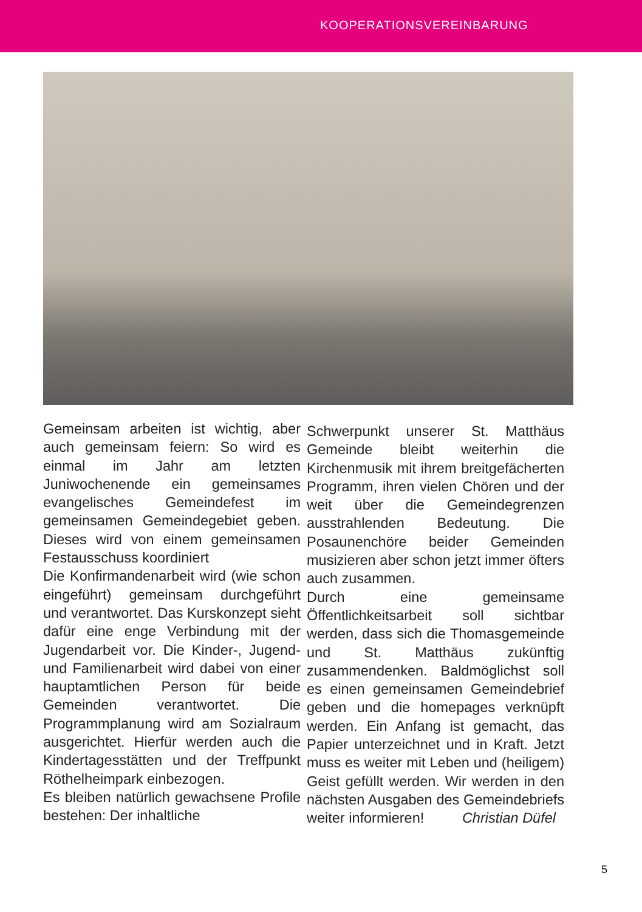KOOPERATIONSVEREINBARUNG
Gemeinsam arbeiten ist wichtig, aber auch gemeinsam feiern: So wird es einmal im Jahr am letzten Juniwochenende ein gemeinsames evangelisches Gemeindefest im gemeinsamen Gemeindegebiet geben. Dieses wird von einem gemeinsamen Festausschuss koordiniert
Die Konfirmandenarbeit wird (wie schon eingeführt) gemeinsam durchgeführt und verantwortet. Das Kurskonzept sieht dafür eine enge Verbindung mit der Jugendarbeit vor. Die Kinder-, Jugend- und Familienarbeit wird dabei von einer hauptamtlichen Person für beide Gemeinden verantwortet. Die Programmplanung wird am Sozialraum ausgerichtet. Hierfür werden auch die Kindertagesstätten und der Treffpunkt Röthelheimpark einbezogen.
Es bleiben natürlich gewachsene Profile bestehen: Der inhaltliche
Schwerpunkt unserer St. Matthäus Gemeinde bleibt weiterhin die Kirchenmusik mit ihrem breitgefächerten Programm, ihren vielen Chören und der weit über die Gemeindegrenzen ausstrahlenden Bedeutung. Die Posaunenchöre beider Gemeinden musizieren aber schon jetzt immer öfters auch zusammen.
Durch eine gemeinsame Öffentlichkeitsarbeit soll sichtbar werden, dass sich die Thomasgemeinde und St. Matthäus zukünftig zusammendenken. Baldmöglichst soll es einen gemeinsamen Gemeindebrief geben und die homepages verknüpft werden. Ein Anfang ist gemacht, das Papier unterzeichnet und in Kraft. Jetzt muss es weiter mit Leben und (heiligem) Geist gefüllt werden. Wir werden in den nächsten Ausgaben des Gemeindebriefs weiter informieren! Christian Düfel
5